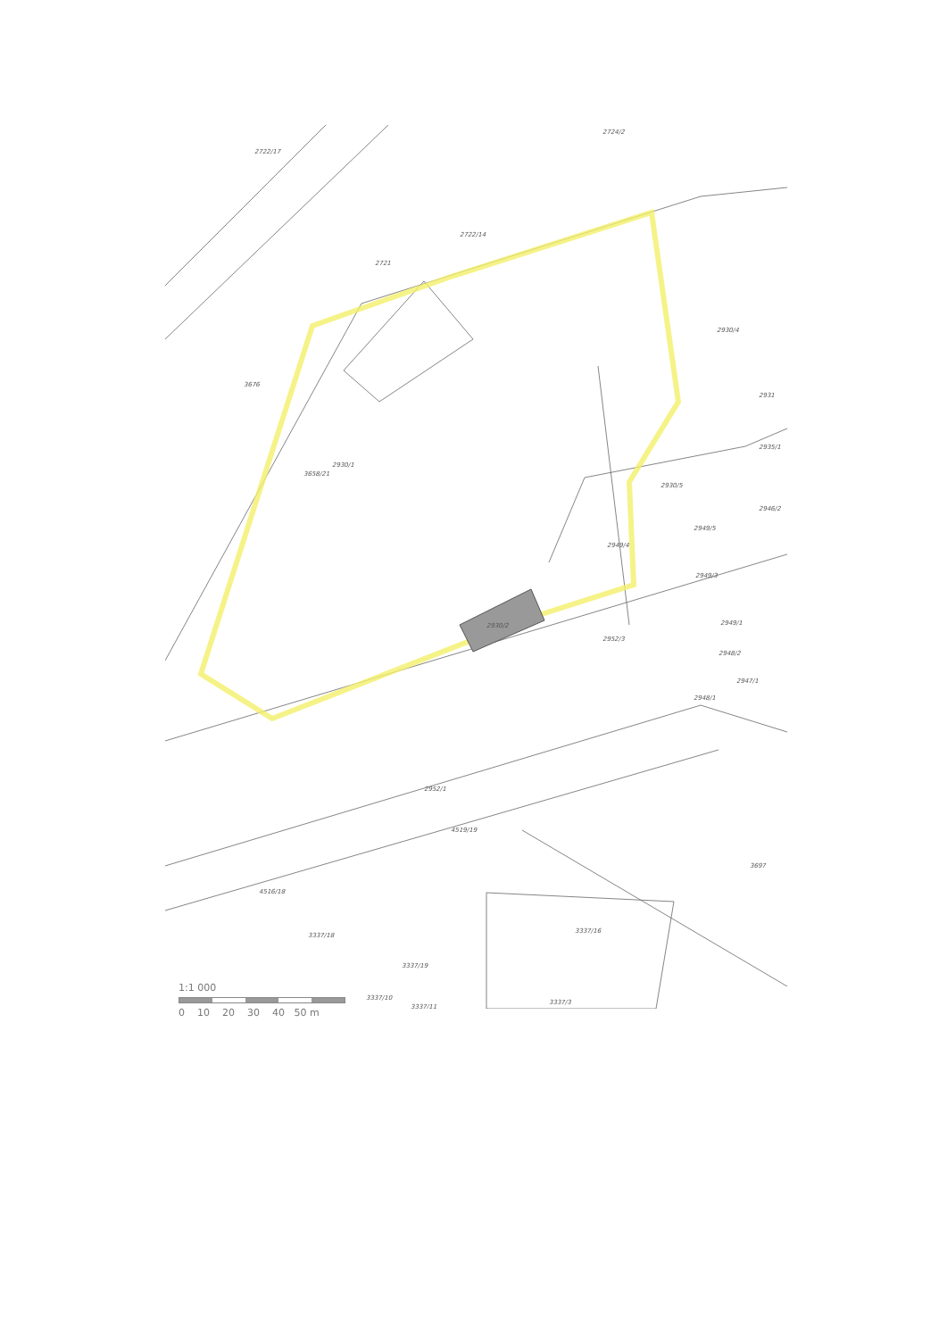2722/17
2724/2
2721
2722/14
3676
2930/4
2931
2935/1
2930/1
3658/21
2930/5
2946/2
2949/5
2949/4
2949/3
2930/2
2949/1
2952/3
2948/2
2947/1
2948/1
2952/1
4519/19
3697
4516/18
3337/18
3337/16
3337/19
3337/10
3337/11
3337/3
1:1 000
0 10 20 30 40 50 m